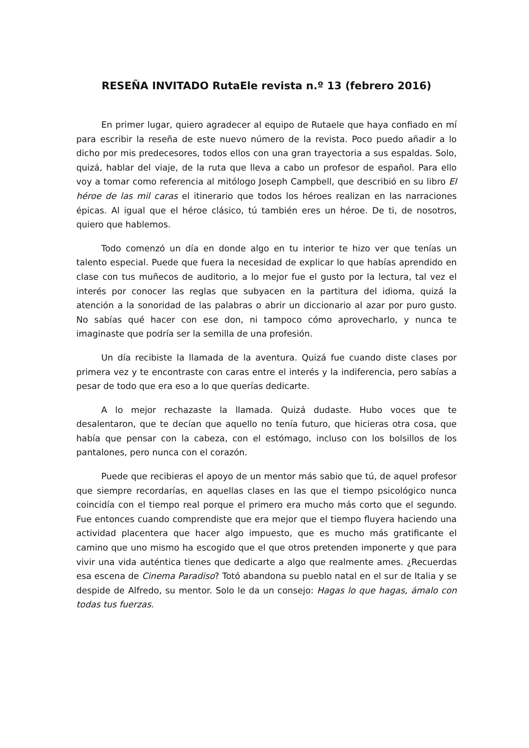RESEÑA INVITADO RutaEle revista n.º 13 (febrero 2016)
En primer lugar, quiero agradecer al equipo de Rutaele que haya confiado en mí para escribir la reseña de este nuevo número de la revista. Poco puedo añadir a lo dicho por mis predecesores, todos ellos con una gran trayectoria a sus espaldas. Solo, quizá, hablar del viaje, de la ruta que lleva a cabo un profesor de español. Para ello voy a tomar como referencia al mitólogo Joseph Campbell, que describió en su libro El héroe de las mil caras el itinerario que todos los héroes realizan en las narraciones épicas. Al igual que el héroe clásico, tú también eres un héroe. De ti, de nosotros, quiero que hablemos.
Todo comenzó un día en donde algo en tu interior te hizo ver que tenías un talento especial. Puede que fuera la necesidad de explicar lo que habías aprendido en clase con tus muñecos de auditorio, a lo mejor fue el gusto por la lectura, tal vez el interés por conocer las reglas que subyacen en la partitura del idioma, quizá la atención a la sonoridad de las palabras o abrir un diccionario al azar por puro gusto. No sabías qué hacer con ese don, ni tampoco cómo aprovecharlo, y nunca te imaginaste que podría ser la semilla de una profesión.
Un día recibiste la llamada de la aventura. Quizá fue cuando diste clases por primera vez y te encontraste con caras entre el interés y la indiferencia, pero sabías a pesar de todo que era eso a lo que querías dedicarte.
A lo mejor rechazaste la llamada. Quizá dudaste. Hubo voces que te desalentaron, que te decían que aquello no tenía futuro, que hicieras otra cosa, que había que pensar con la cabeza, con el estómago, incluso con los bolsillos de los pantalones, pero nunca con el corazón.
Puede que recibieras el apoyo de un mentor más sabio que tú, de aquel profesor que siempre recordarías, en aquellas clases en las que el tiempo psicológico nunca coincidía con el tiempo real porque el primero era mucho más corto que el segundo. Fue entonces cuando comprendiste que era mejor que el tiempo fluyera haciendo una actividad placentera que hacer algo impuesto, que es mucho más gratificante el camino que uno mismo ha escogido que el que otros pretenden imponerte y que para vivir una vida auténtica tienes que dedicarte a algo que realmente ames. ¿Recuerdas esa escena de Cinema Paradiso? Totó abandona su pueblo natal en el sur de Italia y se despide de Alfredo, su mentor. Solo le da un consejo: Hagas lo que hagas, ámalo con todas tus fuerzas.